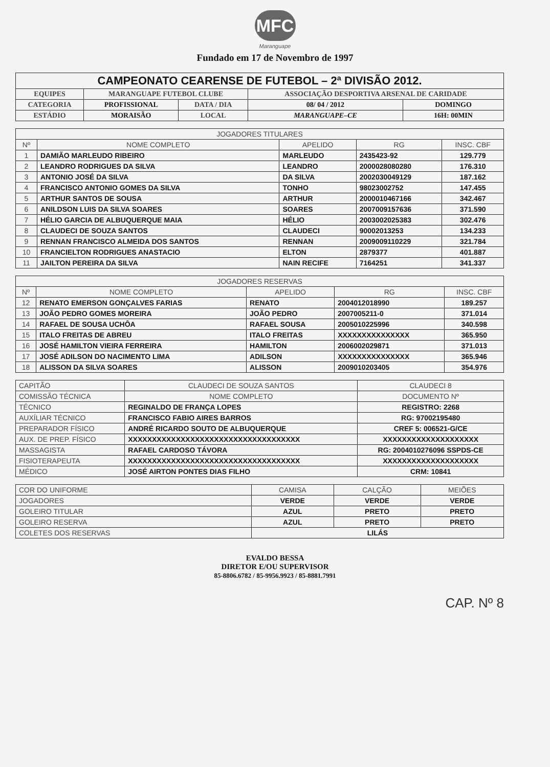MFC
Maranguape
Fundado em 17 de Novembro de 1997
| CAMPEONATO CEARENSE DE FUTEBOL – 2ª DIVISÃO 2012. | | | | |
| EQUIPES | MARANGUAPE FUTEBOL CLUBE | | ASSOCIAÇÃO DESPORTIVA ARSENAL DE CARIDADE | |
| CATEGORIA | PROFISSIONAL | DATA / DIA | 08/ 04 / 2012 | DOMINGO |
| ESTÁDIO | MORAISÃO | LOCAL | MARANGUAPE–CE | 16H: 00MIN |
| JOGADORES TITULARES | | | | |
| --- | --- | --- | --- | --- |
| Nº | NOME COMPLETO | APELIDO | RG | INSC. CBF |
| 1 | DAMIÃO MARLEUDO RIBEIRO | MARLEUDO | 2435423-92 | 129.779 |
| 2 | LEANDRO RODRIGUES DA SILVA | LEANDRO | 2000028080280 | 176.310 |
| 3 | ANTONIO JOSÉ DA SILVA | DA SILVA | 2002030049129 | 187.162 |
| 4 | FRANCISCO ANTONIO GOMES DA SILVA | TONHO | 98023002752 | 147.455 |
| 5 | ARTHUR SANTOS DE SOUSA | ARTHUR | 2000010467166 | 342.467 |
| 6 | ANILDSON LUIS DA SILVA SOARES | SOARES | 2007009157636 | 371.590 |
| 7 | HÉLIO GARCIA DE ALBUQUERQUE MAIA | HÉLIO | 2003002025383 | 302.476 |
| 8 | CLAUDECI DE SOUZA SANTOS | CLAUDECI | 90002013253 | 134.233 |
| 9 | RENNAN FRANCISCO ALMEIDA DOS SANTOS | RENNAN | 2009009110229 | 321.784 |
| 10 | FRANCIELTON RODRIGUES ANASTACIO | ELTON | 2879377 | 401.887 |
| 11 | JAILTON PEREIRA DA SILVA | NAIN RECIFE | 7164251 | 341.337 |
| JOGADORES RESERVAS | | | | |
| --- | --- | --- | --- | --- |
| Nº | NOME COMPLETO | APELIDO | RG | INSC. CBF |
| 12 | RENATO EMERSON GONÇALVES FARIAS | RENATO | 2004012018990 | 189.257 |
| 13 | JOÃO PEDRO GOMES MOREIRA | JOÃO PEDRO | 2007005211-0 | 371.014 |
| 14 | RAFAEL DE SOUSA UCHÔA | RAFAEL SOUSA | 2005010225996 | 340.598 |
| 15 | ITALO FREITAS DE ABREU | ITALO FREITAS | XXXXXXXXXXXXXXX | 365.950 |
| 16 | JOSÉ HAMILTON VIEIRA FERREIRA | HAMILTON | 2006002029871 | 371.013 |
| 17 | JOSÉ ADILSON DO NACIMENTO LIMA | ADILSON | XXXXXXXXXXXXXXX | 365.946 |
| 18 | ALISSON DA SILVA SOARES | ALISSON | 2009010203405 | 354.976 |
| CAPITÃO | CLAUDECI DE SOUZA SANTOS | CLAUDECI 8 |
| COMISSÃO TÉCNICA | NOME COMPLETO | DOCUMENTO Nº |
| TÉCNICO | REGINALDO DE FRANÇA LOPES | REGISTRO: 2268 |
| AUXÍLIAR TÉCNICO | FRANCISCO FABIO AIRES BARROS | RG: 97002195480 |
| PREPARADOR FÍSICO | ANDRÉ RICARDO SOUTO DE ALBUQUERQUE | CREF 5: 006521-G/CE |
| AUX. DE PREP. FÍSICO | XXXXXXXXXXXXXXXXXXXXXXXXXXXXXXXXXXXX | XXXXXXXXXXXXXXXXXXXX |
| MASSAGISTA | RAFAEL CARDOSO TÁVORA | RG: 2004010276096 SSPDS-CE |
| FISIOTERAPEUTA | XXXXXXXXXXXXXXXXXXXXXXXXXXXXXXXXXXXX | XXXXXXXXXXXXXXXXXXXX |
| MÉDICO | JOSÉ AIRTON PONTES DIAS FILHO | CRM: 10841 |
| COR DO UNIFORME | CAMISA | CALÇÃO | MEIÕES |
| JOGADORES | VERDE | VERDE | VERDE |
| GOLEIRO TITULAR | AZUL | PRETO | PRETO |
| GOLEIRO RESERVA | AZUL | PRETO | PRETO |
| COLETES DOS RESERVAS | LILÁS | | |
EVALDO BESSA
DIRETOR E/OU SUPERVISOR
85-8806.6782 / 85-9956.9923 / 85-8881.7991
CAP. Nº 8